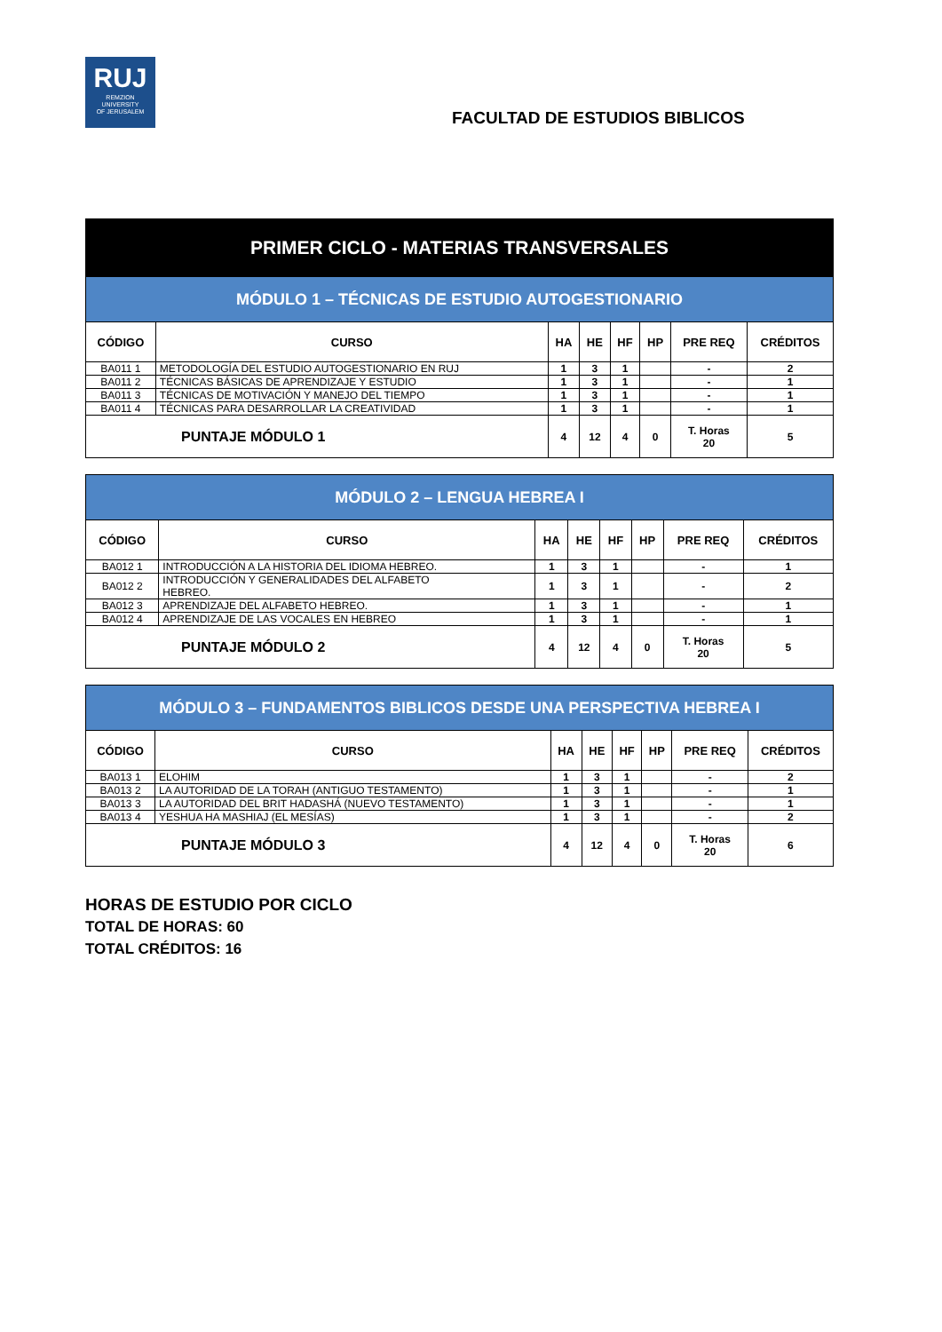RUJ
REMZION
UNIVERSITY
OF JERUSALEM
FACULTAD DE ESTUDIOS BIBLICOS
| PRIMER CICLO - MATERIAS TRANSVERSALES | | | | | | | |
| MÓDULO 1 – TÉCNICAS DE ESTUDIO AUTOGESTIONARIO | | | | | | | |
| CÓDIGO | CURSO | HA | HE | HF | HP | PRE REQ | CRÉDITOS |
| BA011 1 | METODOLOGÍA DEL ESTUDIO AUTOGESTIONARIO EN RUJ | 1 | 3 | 1 | | - | 2 |
| BA011 2 | TÉCNICAS BÁSICAS DE APRENDIZAJE Y ESTUDIO | 1 | 3 | 1 | | - | 1 |
| BA011 3 | TÉCNICAS DE MOTIVACIÓN Y MANEJO DEL TIEMPO | 1 | 3 | 1 | | - | 1 |
| BA011 4 | TÉCNICAS PARA DESARROLLAR LA CREATIVIDAD | 1 | 3 | 1 | | - | 1 |
| PUNTAJE MÓDULO 1 | | 4 | 12 | 4 | 0 | T. Horas 20 | 5 |
| MÓDULO 2 – LENGUA HEBREA I | | | | | | | |
| CÓDIGO | CURSO | HA | HE | HF | HP | PRE REQ | CRÉDITOS |
| BA012 1 | INTRODUCCIÓN A LA HISTORIA DEL IDIOMA HEBREO. | 1 | 3 | 1 | | - | 1 |
| BA012 2 | INTRODUCCIÓN Y GENERALIDADES DEL ALFABETO HEBREO. | 1 | 3 | 1 | | - | 2 |
| BA012 3 | APRENDIZAJE DEL ALFABETO HEBREO. | 1 | 3 | 1 | | - | 1 |
| BA012 4 | APRENDIZAJE DE LAS VOCALES EN HEBREO | 1 | 3 | 1 | | - | 1 |
| PUNTAJE MÓDULO 2 | | 4 | 12 | 4 | 0 | T. Horas 20 | 5 |
| MÓDULO 3 – FUNDAMENTOS BIBLICOS DESDE UNA PERSPECTIVA HEBREA I | | | | | | | |
| CÓDIGO | CURSO | HA | HE | HF | HP | PRE REQ | CRÉDITOS |
| BA013 1 | ELOHIM | 1 | 3 | 1 | | - | 2 |
| BA013 2 | LA AUTORIDAD DE LA TORAH (ANTIGUO TESTAMENTO) | 1 | 3 | 1 | | - | 1 |
| BA013 3 | LA AUTORIDAD DEL BRIT HADASHÁ (NUEVO TESTAMENTO) | 1 | 3 | 1 | | - | 1 |
| BA013 4 | YESHUA HA MASHIAJ (EL MESÍAS) | 1 | 3 | 1 | | - | 2 |
| PUNTAJE MÓDULO 3 | | 4 | 12 | 4 | 0 | T. Horas 20 | 6 |
HORAS DE ESTUDIO POR CICLO
TOTAL DE HORAS: 60
TOTAL CRÉDITOS: 16